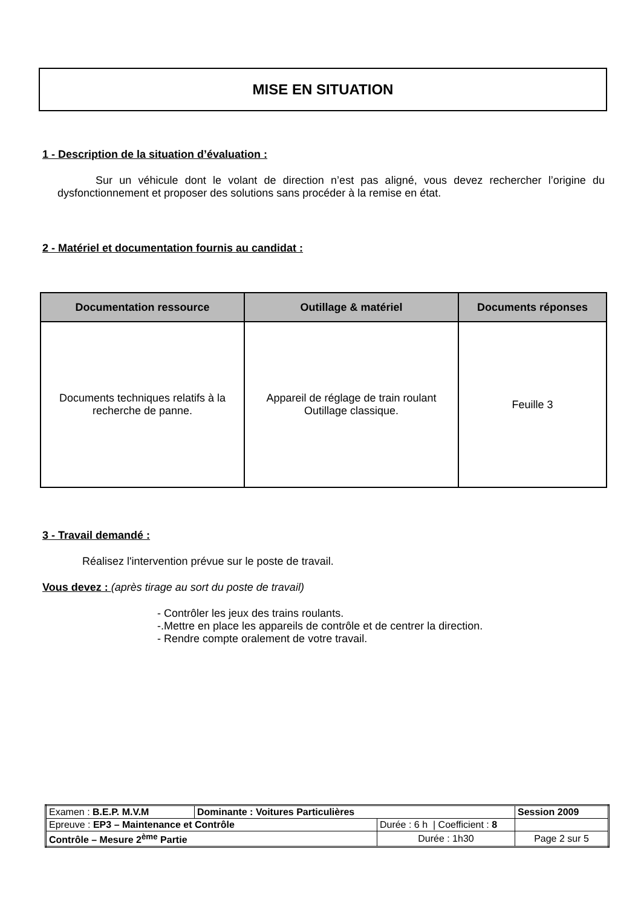MISE EN SITUATION
1 - Description de la situation d’évaluation :
Sur un véhicule dont le volant de direction n’est pas aligné, vous devez rechercher l’origine du dysfonctionnement et proposer des solutions sans procéder à la remise en état.
2 - Matériel et documentation fournis au candidat :
| Documentation ressource | Outillage & matériel | Documents réponses |
| --- | --- | --- |
| Documents techniques relatifs à la recherche de panne. | Appareil de réglage de train roulant Outillage classique. | Feuille 3 |
3 - Travail demandé :
Réalisez l'intervention prévue sur le poste de travail.
Vous devez : (après tirage au sort du poste de travail)
- Contrôler les jeux des trains roulants.
-.Mettre en place les appareils de contrôle et de centrer la direction.
- Rendre compte oralement de votre travail.
| Examen : B.E.P. M.V.M | Dominante : Voitures Particulières | | Session 2009 |
| Epreuve : EP3 – Maintenance et Contrôle | | Durée : 6 h / Coefficient : 8 | |
| Contrôle – Mesure 2<sup>ème</sup> Partie | | Durée : 1h30 | Page 2 sur 5 |